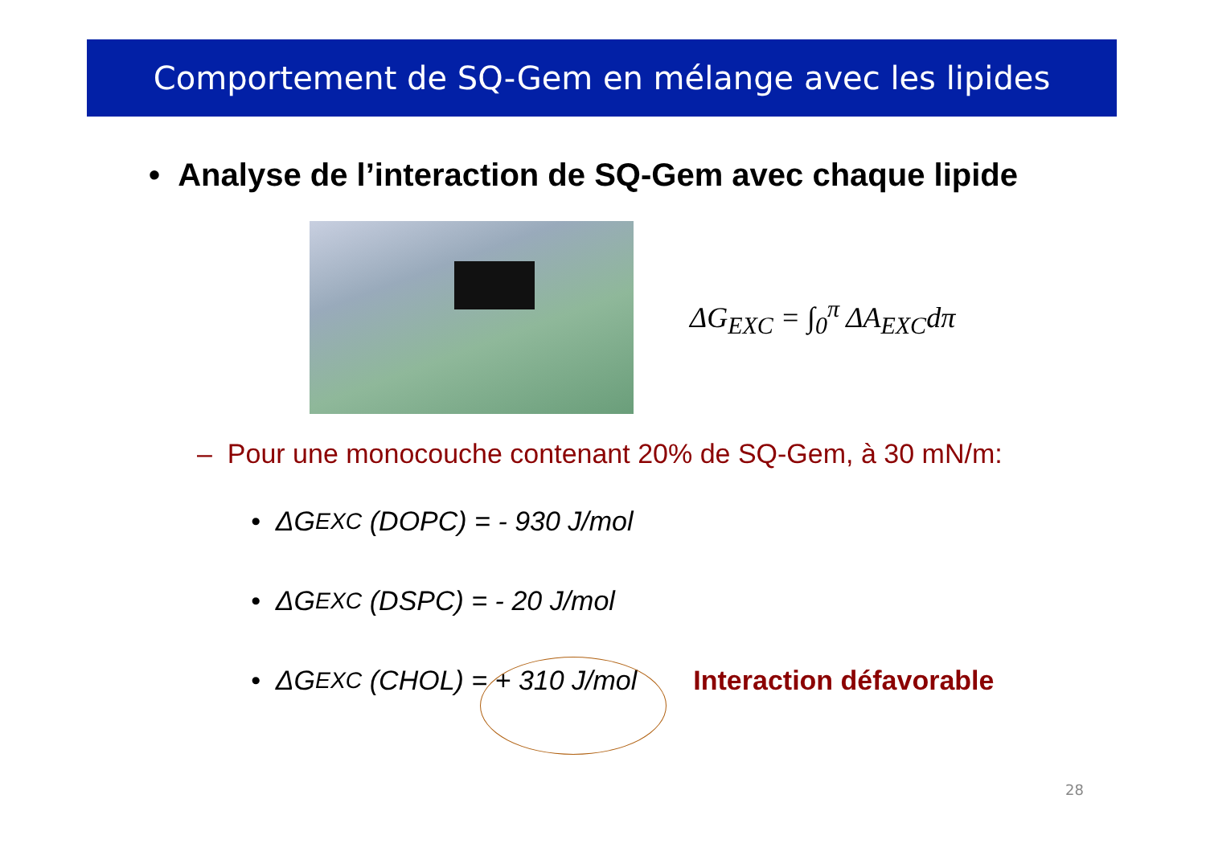Comportement de SQ-Gem en mélange avec les lipides
• Analyse de l’interaction de SQ-Gem avec chaque lipide
ΔG<sub>EXC</sub> = ∫<sub>0</sub><sup>π</sup> ΔA<sub>EXC</sub>dπ
– Pour une monocouche contenant 20% de SQ-Gem, à 30 mN/m:
• ΔG<sub>EXC</sub> (DOPC) = - 930 J/mol
• ΔG<sub>EXC</sub> (DSPC) = - 20 J/mol
• ΔG<sub>EXC</sub> (CHOL) = + 310 J/mol Interaction défavorable
28